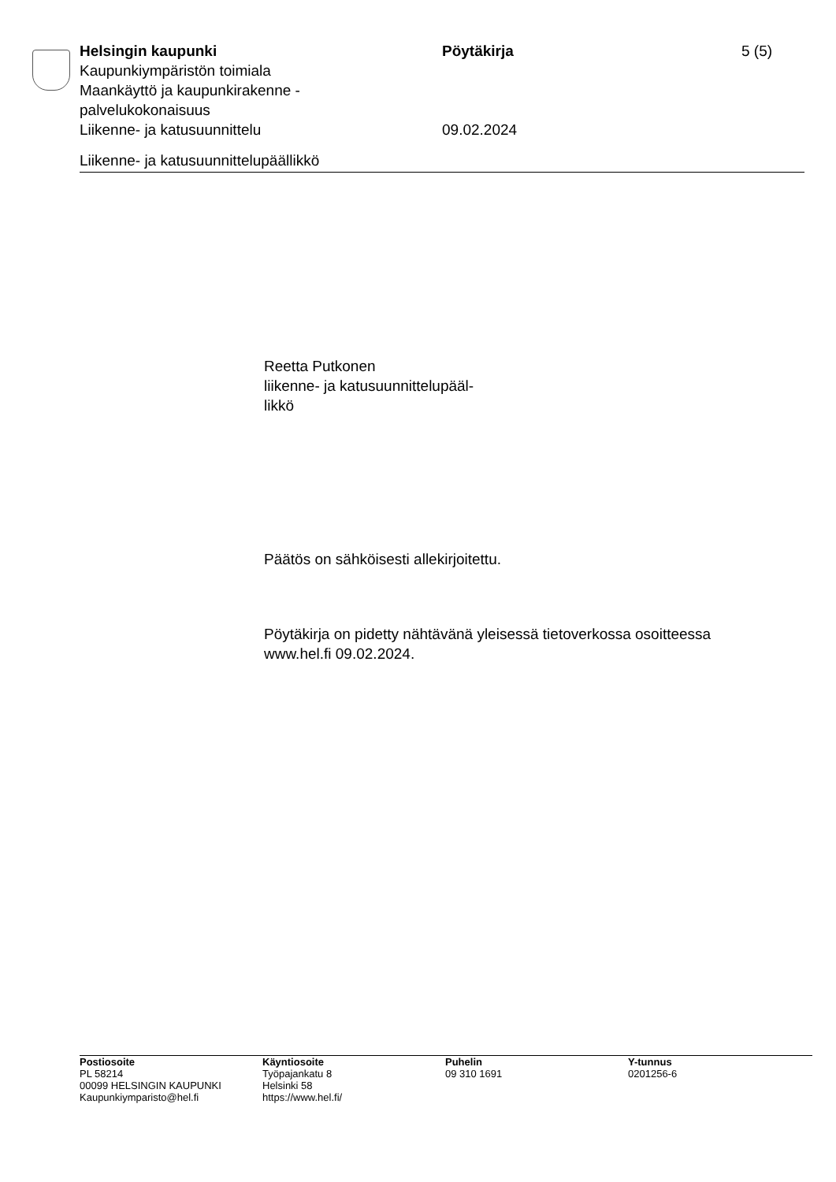Helsingin kaupunki
Kaupunkiympäristön toimiala
Maankäyttö ja kaupunkirakenne -
palvelukokonaisuus
Liikenne- ja katusuunnittelu
Pöytäkirja
09.02.2024
5 (5)
Liikenne- ja katusuunnittelupäällikkö
Reetta Putkonen
liikenne- ja katusuunnittelupääl-
likkö
Päätös on sähköisesti allekirjoitettu.
Pöytäkirja on pidetty nähtävänä yleisessä tietoverkossa osoitteessa
www.hel.fi 09.02.2024.
Postiosoite
PL 58214
00099 HELSINGIN KAUPUNKI
Kaupunkiymparisto@hel.fi
Käyntiosoite
Työpajankatu 8
Helsinki 58
https://www.hel.fi/
Puhelin
09 310 1691
Y-tunnus
0201256-6